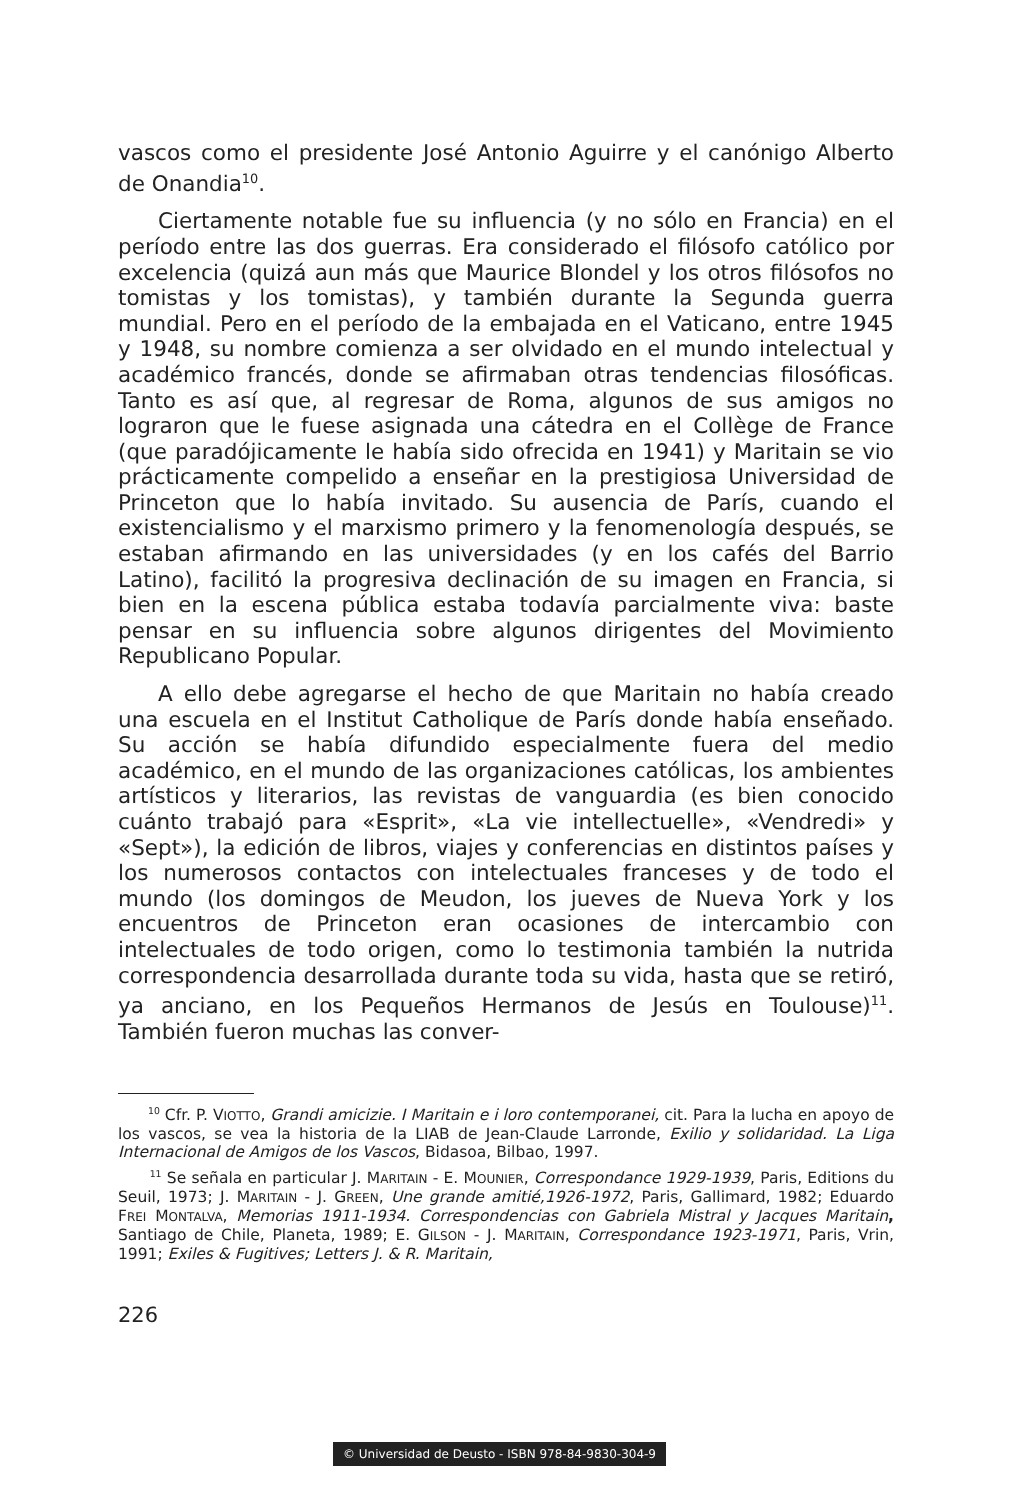vascos como el presidente José Antonio Aguirre y el canónigo Alberto de Onandia<sup>10</sup>.
Ciertamente notable fue su influencia (y no sólo en Francia) en el período entre las dos guerras. Era considerado el filósofo católico por excelencia (quizá aun más que Maurice Blondel y los otros filósofos no tomistas y los tomistas), y también durante la Segunda guerra mundial. Pero en el período de la embajada en el Vaticano, entre 1945 y 1948, su nombre comienza a ser olvidado en el mundo intelectual y académico francés, donde se afirmaban otras tendencias filosóficas. Tanto es así que, al regresar de Roma, algunos de sus amigos no lograron que le fuese asignada una cátedra en el Collège de France (que paradójicamente le había sido ofrecida en 1941) y Maritain se vio prácticamente compelido a enseñar en la prestigiosa Universidad de Princeton que lo había invitado. Su ausencia de París, cuando el existencialismo y el marxismo primero y la fenomenología después, se estaban afirmando en las universidades (y en los cafés del Barrio Latino), facilitó la progresiva declinación de su imagen en Francia, si bien en la escena pública estaba todavía parcialmente viva: baste pensar en su influencia sobre algunos dirigentes del Movimiento Republicano Popular.
A ello debe agregarse el hecho de que Maritain no había creado una escuela en el Institut Catholique de París donde había enseñado. Su acción se había difundido especialmente fuera del medio académico, en el mundo de las organizaciones católicas, los ambientes artísticos y literarios, las revistas de vanguardia (es bien conocido cuánto trabajó para «Esprit», «La vie intellectuelle», «Vendredi» y «Sept»), la edición de libros, viajes y conferencias en distintos países y los numerosos contactos con intelectuales franceses y de todo el mundo (los domingos de Meudon, los jueves de Nueva York y los encuentros de Princeton eran ocasiones de intercambio con intelectuales de todo origen, como lo testimonia también la nutrida correspondencia desarrollada durante toda su vida, hasta que se retiró, ya anciano, en los Pequeños Hermanos de Jesús en Toulouse)<sup>11</sup>. También fueron muchas las conver-
<sup>10</sup> Cfr. P. VIOTTO, Grandi amicizie. I Maritain e i loro contemporanei, cit. Para la lucha en apoyo de los vascos, se vea la historia de la LIAB de Jean-Claude Larronde, Exilio y solidaridad. La Liga Internacional de Amigos de los Vascos, Bidasoa, Bilbao, 1997.
<sup>11</sup> Se señala en particular J. MARITAIN - E. MOUNIER, Correspondance 1929-1939, Paris, Editions du Seuil, 1973; J. MARITAIN - J. GREEN, Une grande amitié,1926-1972, Paris, Gallimard, 1982; Eduardo FREI MONTALVA, Memorias 1911-1934. Correspondencias con Gabriela Mistral y Jacques Maritain, Santiago de Chile, Planeta, 1989; E. GILSON - J. MARITAIN, Correspondance 1923-1971, Paris, Vrin, 1991; Exiles & Fugitives; Letters J. & R. Maritain,
226
© Universidad de Deusto - ISBN 978-84-9830-304-9